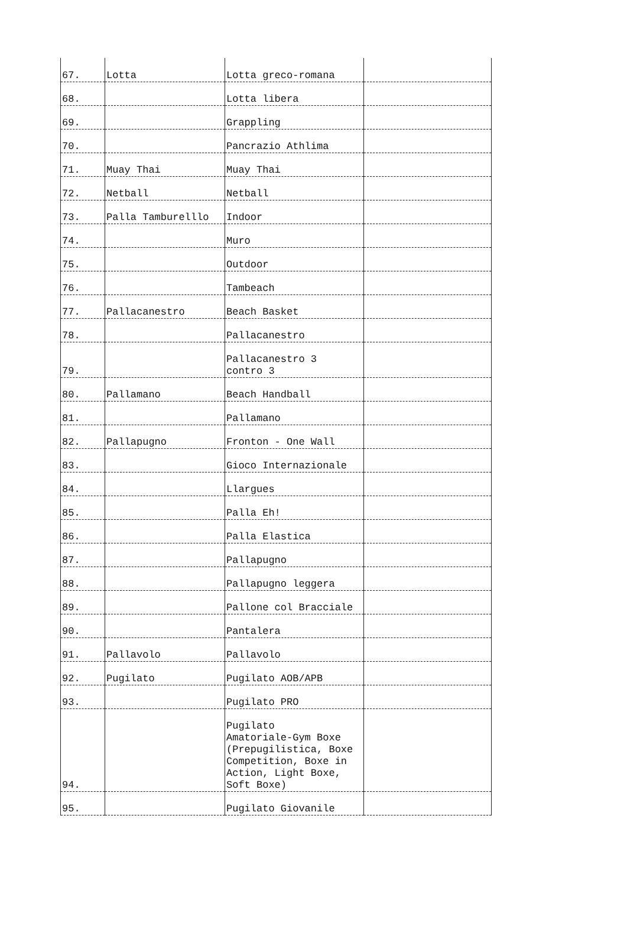| 67. | Lotta | Lotta greco-romana | |
| 68. | | Lotta libera | |
| 69. | | Grappling | |
| 70. | | Pancrazio Athlima | |
| 71. | Muay Thai | Muay Thai | |
| 72. | Netball | Netball | |
| 73. | Palla Tamburelllo | Indoor | |
| 74. | | Muro | |
| 75. | | Outdoor | |
| 76. | | Tambeach | |
| 77. | Pallacanestro | Beach Basket | |
| 78. | | Pallacanestro | |
| 79. | | Pallacanestro 3 contro 3 | |
| 80. | Pallamano | Beach Handball | |
| 81. | | Pallamano | |
| 82. | Pallapugno | Fronton - One Wall | |
| 83. | | Gioco Internazionale | |
| 84. | | Llargues | |
| 85. | | Palla Eh! | |
| 86. | | Palla Elastica | |
| 87. | | Pallapugno | |
| 88. | | Pallapugno leggera | |
| 89. | | Pallone col Bracciale | |
| 90. | | Pantalera | |
| 91. | Pallavolo | Pallavolo | |
| 92. | Pugilato | Pugilato AOB/APB | |
| 93. | | Pugilato PRO | |
| 94. | | Pugilato Amatoriale-Gym Boxe (Prepugilistica, Boxe Competition, Boxe in Action, Light Boxe, Soft Boxe) | |
| 95. | | Pugilato Giovanile | |